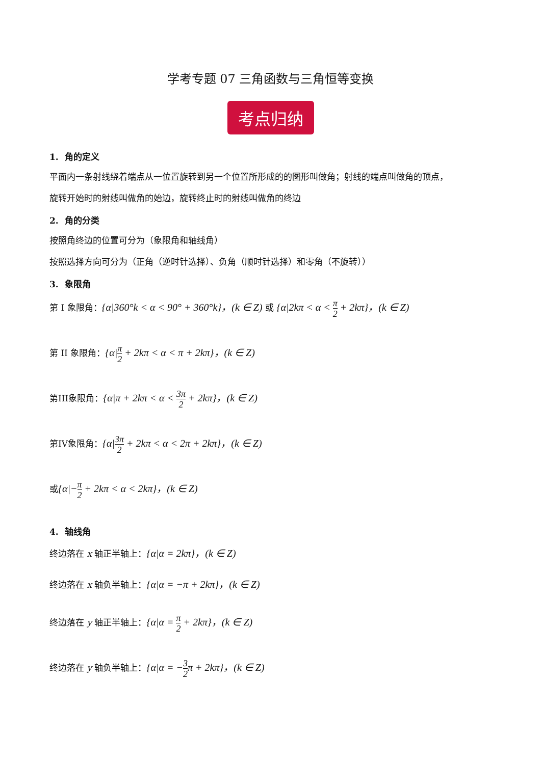学考专题 07 三角函数与三角恒等变换
考点归纳
1. 角的定义
平面内一条射线绕着端点从一位置旋转到另一个位置所形成的的图形叫做角；射线的端点叫做角的顶点，
旋转开始时的射线叫做角的始边，旋转终止时的射线叫做角的终边
2. 角的分类
按照角终边的位置可分为（象限角和轴线角）
按照选择方向可分为（正角（逆时针选择）、负角（顺时针选择）和零角（不旋转））
3. 象限角
第 I 象限角：{α|360°k < α < 90° + 360°k}，(k ∈ Z) 或 {α|2kπ < α < π 2 + 2kπ}，(k ∈ Z)
第 II 象限角：{α|π 2 + 2kπ < α < π + 2kπ}，(k ∈ Z)
第III象限角：{α|π + 2kπ < α < 3π 2 + 2kπ}，(k ∈ Z)
第IV象限角：{α|3π 2 + 2kπ < α < 2π + 2kπ}，(k ∈ Z)
或{α|−π 2 + 2kπ < α < 2kπ}，(k ∈ Z)
4. 轴线角
终边落在 x 轴正半轴上：{α|α = 2kπ}，(k ∈ Z)
终边落在 x 轴负半轴上：{α|α = −π + 2kπ}，(k ∈ Z)
终边落在 y 轴正半轴上：{α|α = π 2 + 2kπ}，(k ∈ Z)
终边落在 y 轴负半轴上：{α|α = −3 2π + 2kπ}，(k ∈ Z)